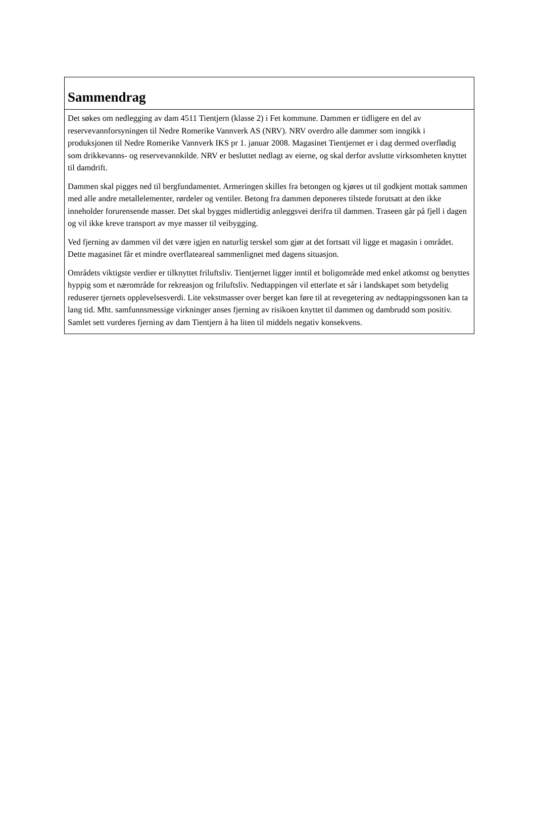Sammendrag
Det søkes om nedlegging av dam 4511 Tientjern (klasse 2) i Fet kommune. Dammen er tidligere en del av reservevannforsyningen til Nedre Romerike Vannverk AS (NRV). NRV overdro alle dammer som inngikk i produksjonen til Nedre Romerike Vannverk IKS pr 1. januar 2008. Magasinet Tientjernet er i dag dermed overflødig som drikkevanns- og reservevannkilde. NRV er besluttet nedlagt av eierne, og skal derfor avslutte virksomheten knyttet til damdrift.
Dammen skal pigges ned til bergfundamentet. Armeringen skilles fra betongen og kjøres ut til godkjent mottak sammen med alle andre metallelementer, rørdeler og ventiler. Betong fra dammen deponeres tilstede forutsatt at den ikke inneholder forurensende masser. Det skal bygges midlertidig anleggsvei derifra til dammen. Traseen går på fjell i dagen og vil ikke kreve transport av mye masser til veibygging.
Ved fjerning av dammen vil det være igjen en naturlig terskel som gjør at det fortsatt vil ligge et magasin i området. Dette magasinet får et mindre overflateareal sammenlignet med dagens situasjon.
Områdets viktigste verdier er tilknyttet friluftsliv. Tientjernet ligger inntil et boligområde med enkel atkomst og benyttes hyppig som et nærområde for rekreasjon og friluftsliv. Nedtappingen vil etterlate et sår i landskapet som betydelig reduserer tjernets opplevelsesverdi. Lite vekstmasser over berget kan føre til at revegetering av nedtappingssonen kan ta lang tid. Mht. samfunnsmessige virkninger anses fjerning av risikoen knyttet til dammen og dambrudd som positiv. Samlet sett vurderes fjerning av dam Tientjern å ha liten til middels negativ konsekvens.